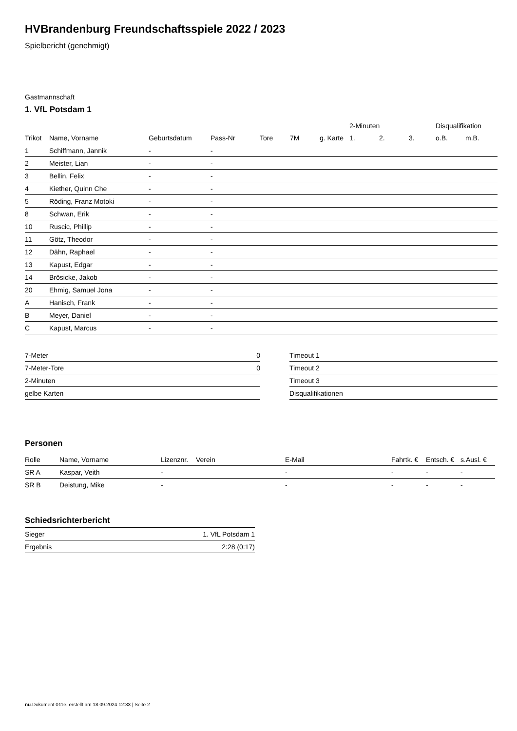HVBrandenburg Freundschaftsspiele 2022 / 2023
Spielbericht (genehmigt)
Gastmannschaft
1. VfL Potsdam 1
| | | | | | | | 2-Minuten | | | Disqualifikation | |
| --- | --- | --- | --- | --- | --- | --- | --- | --- | --- | --- | --- |
| Trikot | Name, Vorname | Geburtsdatum | Pass-Nr | Tore | 7M | g. Karte | 1. | 2. | 3. | o.B. | m.B. |
| 1 | Schiffmann, Jannik | - | - | | | | | | | | |
| 2 | Meister, Lian | - | - | | | | | | | | |
| 3 | Bellin, Felix | - | - | | | | | | | | |
| 4 | Kiether, Quinn Che | - | - | | | | | | | | |
| 5 | Röding, Franz Motoki | - | - | | | | | | | | |
| 8 | Schwan, Erik | - | - | | | | | | | | |
| 10 | Ruscic, Phillip | - | - | | | | | | | | |
| 11 | Götz, Theodor | - | - | | | | | | | | |
| 12 | Dähn, Raphael | - | - | | | | | | | | |
| 13 | Kapust, Edgar | - | - | | | | | | | | |
| 14 | Brösicke, Jakob | - | - | | | | | | | | |
| 20 | Ehmig, Samuel Jona | - | - | | | | | | | | |
| A | Hanisch, Frank | - | - | | | | | | | | |
| B | Meyer, Daniel | - | - | | | | | | | | |
| C | Kapust, Marcus | - | - | | | | | | | | |
| 7-Meter | 0 |
| 7-Meter-Tore | 0 |
| 2-Minuten | |
| gelbe Karten | |
| Timeout 1 |
| Timeout 2 |
| Timeout 3 |
| Disqualifikationen |
Personen
| Rolle | Name, Vorname | Lizenznr. | Verein | E-Mail | Fahrtk. € | Entsch. € | s.Ausl. € |
| --- | --- | --- | --- | --- | --- | --- | --- |
| SR A | Kaspar, Veith | - | | - | - | - | - |
| SR B | Deistung, Mike | - | | - | - | - | - |
Schiedsrichterbericht
| Sieger | 1. VfL Potsdam 1 |
| Ergebnis | 2:28 (0:17) |
nu.Dokument 011e, erstellt am 18.09.2024 12:33 | Seite 2